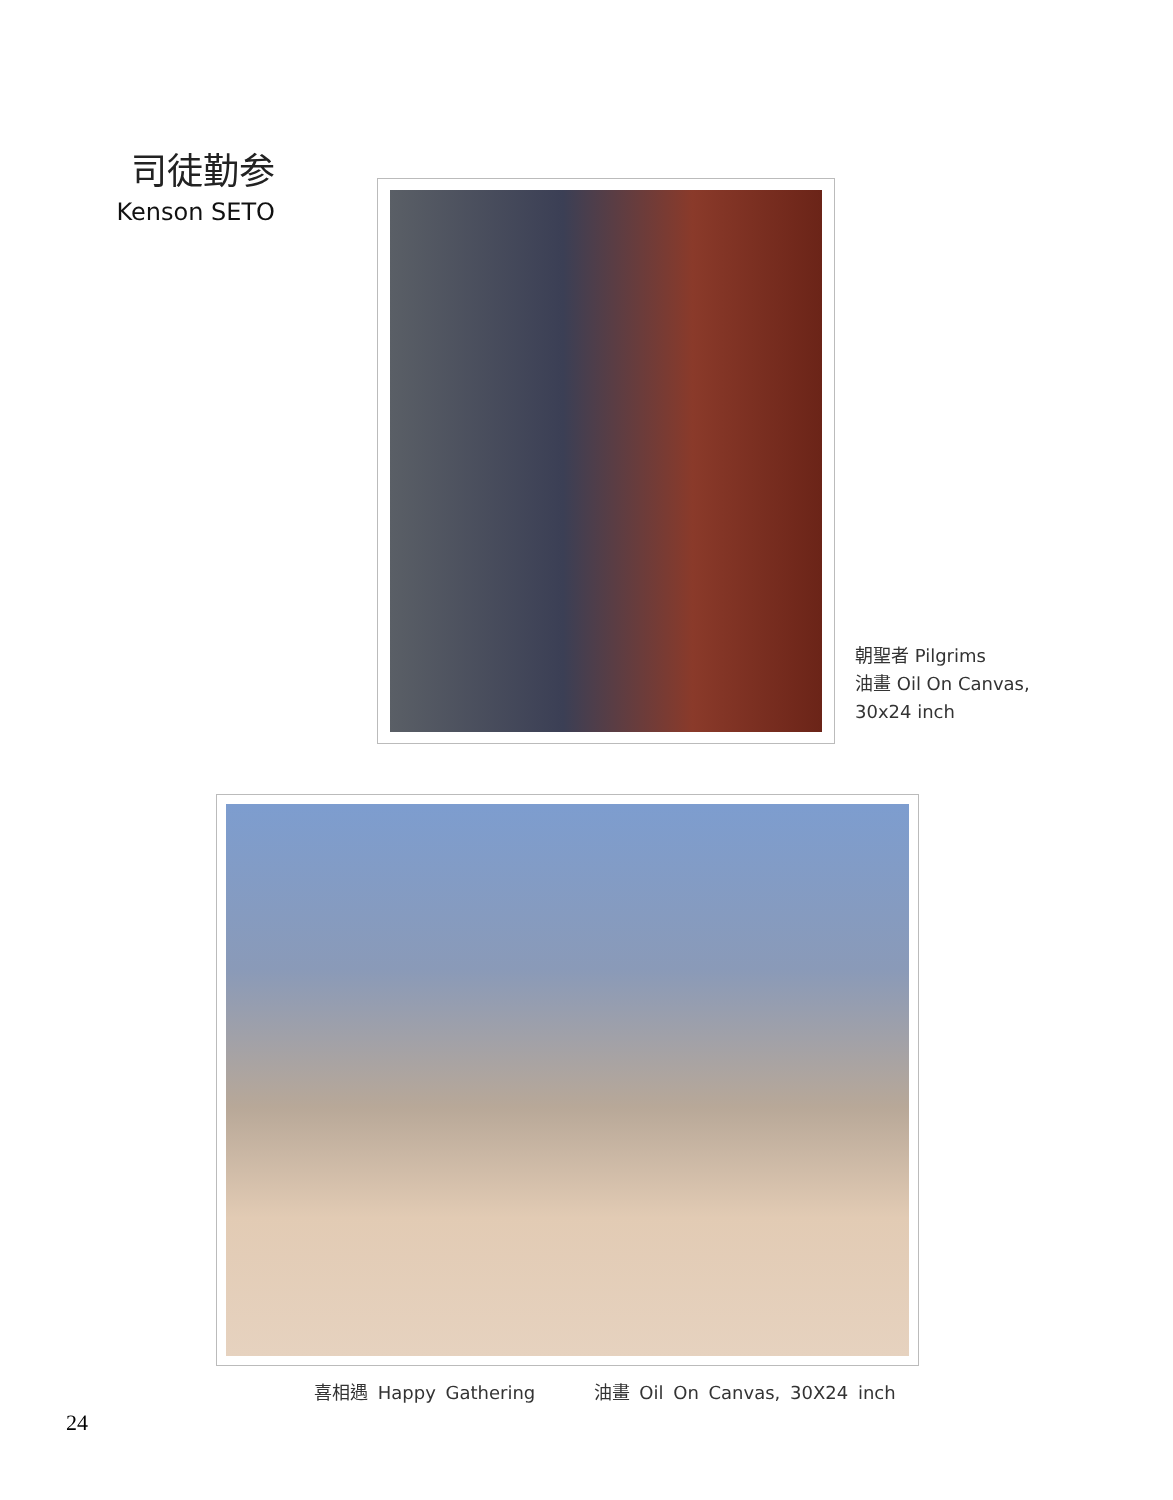司徒勤参
Kenson SETO
朝聖者 Pilgrims
油畫 Oil On Canvas,
30x24 inch
喜相遇 Happy Gathering 油畫 Oil On Canvas, 30X24 inch
24